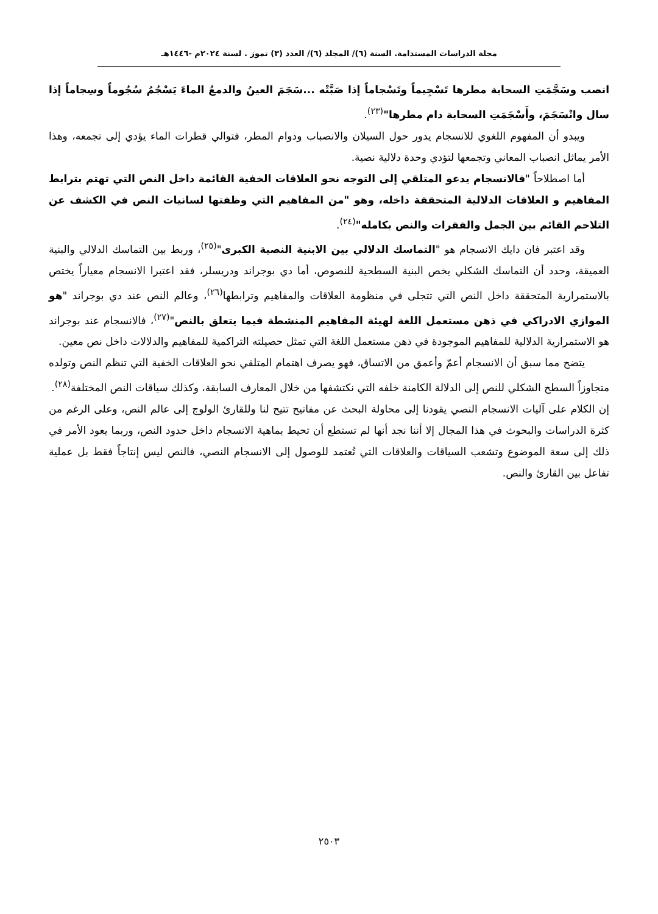مجلة الدراسات المستدامة. السنة (٦)/ المجلد (٦)/ العدد (٣) تموز . لسنة ٢٠٢٤م -١٤٤٦هـ
انصب وسَجَّمَتِ السحابة مطرها تَسْجِيماً وتَسْجاماً إذا صَبَّتْه ...سَجَمَ العينُ والدمعُ الماءَ يَسْجُمُ سُجُوماً وسِجاماً إذا سال وانْسَجَمَ، وأَسْجَمَتِ السحابة دام مطرها"<sup>(٢٣)</sup>.
ويبدو أن المفهوم اللغوي للانسجام يدور حول السيلان والانصباب ودوام المطر، فتوالي قطرات الماء يؤدي إلى تجمعه، وهذا الأمر يماثل انصباب المعاني وتجمعها لتؤدي وحدة دلالية نصية.
أما اصطلاحاً "فالانسجام يدعو المتلقي إلى التوجه نحو العلاقات الخفية القائمة داخل النص التي تهتم بترابط المفاهيم و العلاقات الدلالية المتحققة داخله، وهو "من المفاهيم التي وظفتها لسانيات النص في الكشف عن التلاحم القائم بين الجمل والفقرات والنص بكامله"<sup>(٢٤)</sup>.
وقد اعتبر فان دايك الانسجام هو "التماسك الدلالي بين الابنية النصية الكبرى"<sup>(٢٥)</sup>، وربط بين التماسك الدلالي والبنية العميقة، وحدد أن التماسك الشكلي يخص البنية السطحية للنصوص، أما دي بوجراند ودريسلر، فقد اعتبرا الانسجام معياراً يختص بالاستمرارية المتحققة داخل النص التي تتجلى في منظومة العلاقات والمفاهيم وترابطها<sup>(٢٦)</sup>، وعالم النص عند دي بوجراند "هو الموازي الادراكي في ذهن مستعمل اللغة لهيئة المفاهيم المنشطة فيما يتعلق بالنص"<sup>(٢٧)</sup>، فالانسجام عند بوجراند هو الاستمرارية الدلالية للمفاهيم الموجودة في ذهن مستعمل اللغة التي تمثل حصيلته التراكمية للمفاهيم والدلالات داخل نص معين.
يتضح مما سبق أن الانسجام أعمّ وأعمق من الاتساق، فهو يصرف اهتمام المتلقي نحو العلاقات الخفية التي تنظم النص وتولده متجاوزاً السطح الشكلي للنص إلى الدلالة الكامنة خلفه التي نكتشفها من خلال المعارف السابقة، وكذلك سياقات النص المختلفة<sup>(٢٨)</sup>.
إن الكلام على آليات الانسجام النصي يقودنا إلى محاولة البحث عن مفاتيح تتيح لنا وللقارئ الولوج إلى عالم النص، وعلى الرغم من كثرة الدراسات والبحوث في هذا المجال إلا أننا نجد أنها لم تستطع أن تحيط بماهية الانسجام داخل حدود النص، وربما يعود الأمر في ذلك إلى سعة الموضوع وتشعب السياقات والعلاقات التي تُعتمد للوصول إلى الانسجام النصي، فالنص ليس إنتاجاً فقط بل عملية تفاعل بين القارئ والنص.
٢٥٠٣